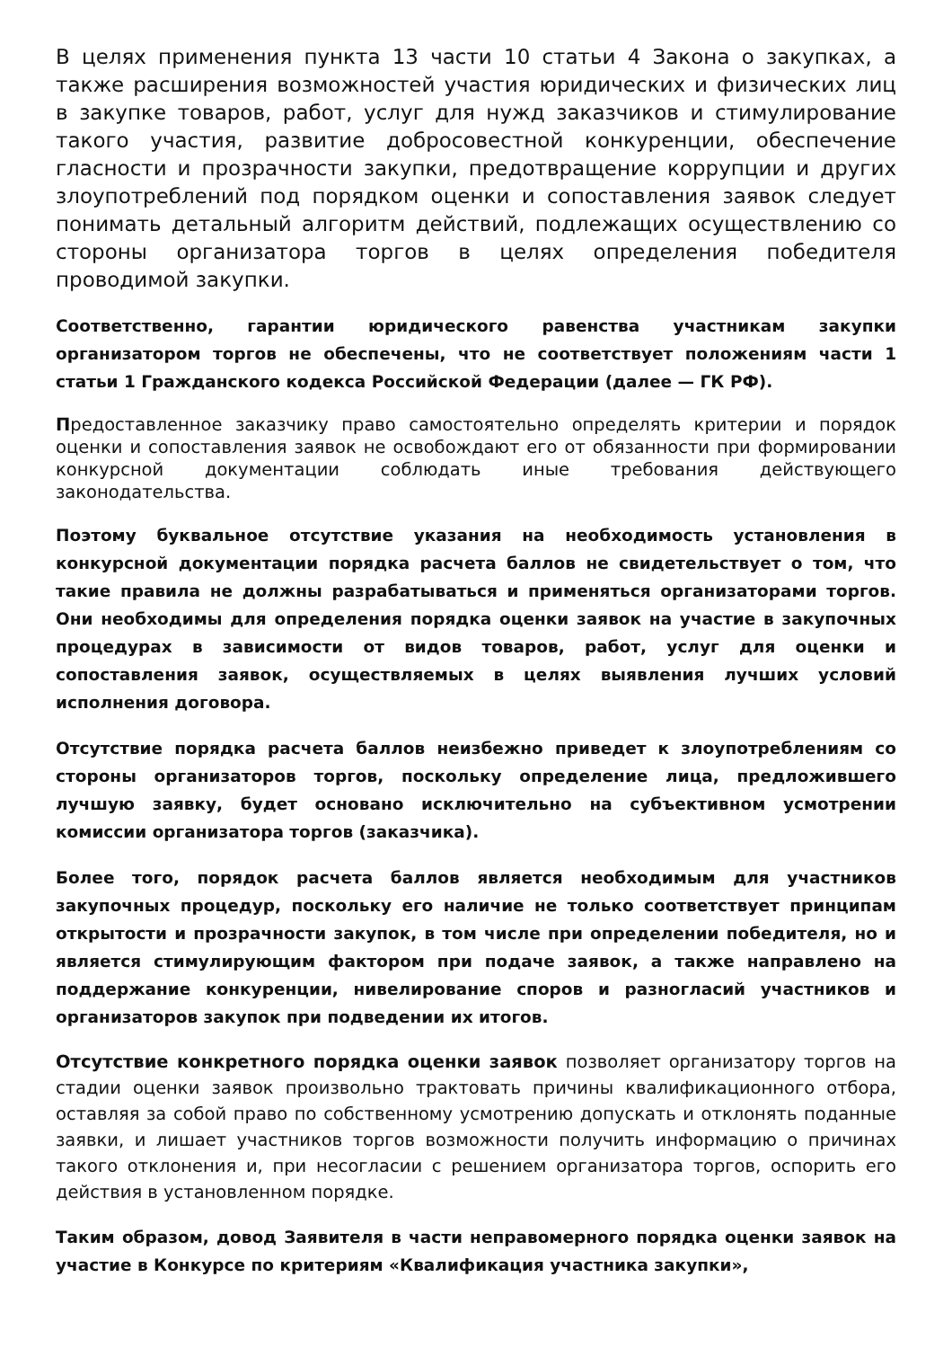В целях применения пункта 13 части 10 статьи 4 Закона о закупках, а также расширения возможностей участия юридических и физических лиц в закупке товаров, работ, услуг для нужд заказчиков и стимулирование такого участия, развитие добросовестной конкуренции, обеспечение гласности и прозрачности закупки, предотвращение коррупции и других злоупотреблений под порядком оценки и сопоставления заявок следует понимать детальный алгоритм действий, подлежащих осуществлению со стороны организатора торгов в целях определения победителя проводимой закупки.
Соответственно, гарантии юридического равенства участникам закупки организатором торгов не обеспечены, что не соответствует положениям части 1 статьи 1 Гражданского кодекса Российской Федерации (далее — ГК РФ).
Предоставленное заказчику право самостоятельно определять критерии и порядок оценки и сопоставления заявок не освобождают его от обязанности при формировании конкурсной документации соблюдать иные требования действующего законодательства.
Поэтому буквальное отсутствие указания на необходимость установления в конкурсной документации порядка расчета баллов не свидетельствует о том, что такие правила не должны разрабатываться и применяться организаторами торгов. Они необходимы для определения порядка оценки заявок на участие в закупочных процедурах в зависимости от видов товаров, работ, услуг для оценки и сопоставления заявок, осуществляемых в целях выявления лучших условий исполнения договора.
Отсутствие порядка расчета баллов неизбежно приведет к злоупотреблениям со стороны организаторов торгов, поскольку определение лица, предложившего лучшую заявку, будет основано исключительно на субъективном усмотрении комиссии организатора торгов (заказчика).
Более того, порядок расчета баллов является необходимым для участников закупочных процедур, поскольку его наличие не только соответствует принципам открытости и прозрачности закупок, в том числе при определении победителя, но и является стимулирующим фактором при подаче заявок, а также направлено на поддержание конкуренции, нивелирование споров и разногласий участников и организаторов закупок при подведении их итогов.
Отсутствие конкретного порядка оценки заявок позволяет организатору торгов на стадии оценки заявок произвольно трактовать причины квалификационного отбора, оставляя за собой право по собственному усмотрению допускать и отклонять поданные заявки, и лишает участников торгов возможности получить информацию о причинах такого отклонения и, при несогласии с решением организатора торгов, оспорить его действия в установленном порядке.
Таким образом, довод Заявителя в части неправомерного порядка оценки заявок на участие в Конкурсе по критериям «Квалификация участника закупки»,